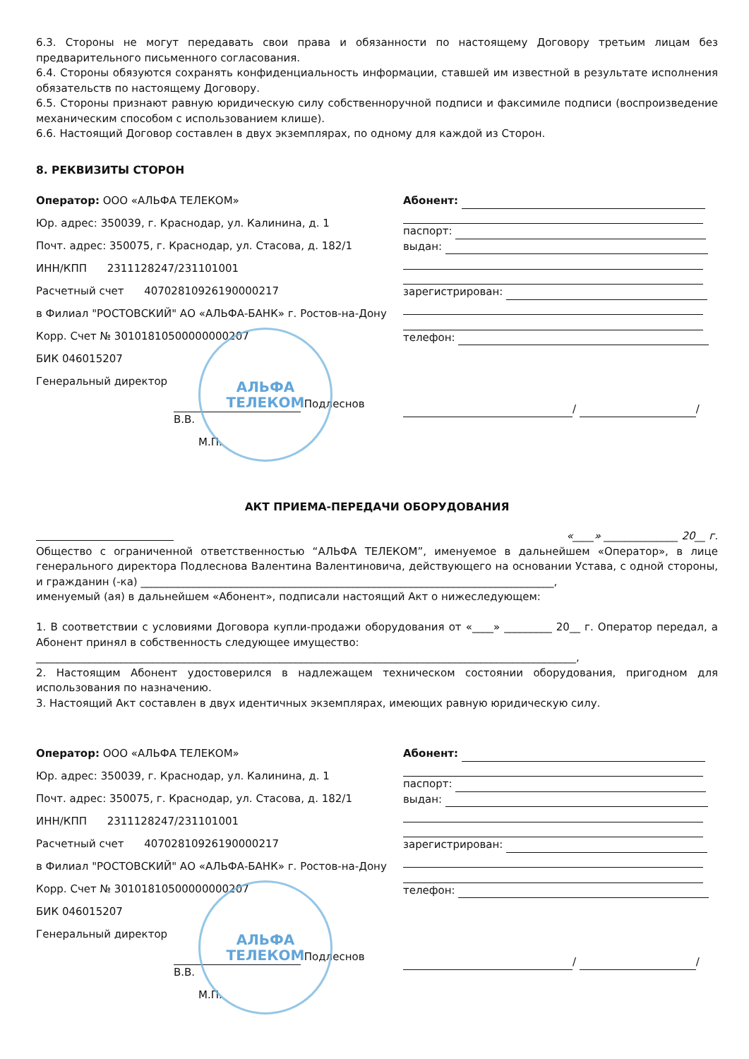6.3. Стороны не могут передавать свои права и обязанности по настоящему Договору третьим лицам без предварительного письменного согласования.
6.4. Стороны обязуются сохранять конфиденциальность информации, ставшей им известной в результате исполнения обязательств по настоящему Договору.
6.5. Стороны признают равную юридическую силу собственноручной подписи и факсимиле подписи (воспроизведение механическим способом с использованием клише).
6.6. Настоящий Договор составлен в двух экземплярах, по одному для каждой из Сторон.
8. РЕКВИЗИТЫ СТОРОН
Оператор: ООО «АЛЬФА ТЕЛЕКОМ»
Юр. адрес: 350039, г. Краснодар, ул. Калинина, д. 1
Почт. адрес: 350075, г. Краснодар, ул. Стасова, д. 182/1
ИНН/КПП 2311128247/231101001
Расчетный счет 40702810926190000217
в Филиал "РОСТОВСКИЙ" АО «АЛЬФА-БАНК» г. Ростов-на-Дону
Корр. Счет № 30101810500000000207
БИК 046015207
Генеральный директор
Подлеснов В.В.
М.П.
АЛЬФА
ТЕЛЕКОМ
Абонент:
паспорт:
выдан:
зарегистрирован:
телефон:
/ /
АКТ ПРИЕМА-ПЕРЕДАЧИ ОБОРУДОВАНИЯ
«____» ______________ 20__ г.
Общество с ограниченной ответственностью “АЛЬФА ТЕЛЕКОМ”, именуемое в дальнейшем «Оператор», в лице генерального директора Подлеснова Валентина Валентиновича, действующего на основании Устава, с одной стороны, и гражданин (-ка) ______________________________________________________________________________,
именуемый (ая) в дальнейшем «Абонент», подписали настоящий Акт о нижеследующем:
1. В соответствии с условиями Договора купли-продажи оборудования от «____» _________ 20__ г. Оператор передал, а Абонент принял в собственность следующее имущество:
______________________________________________________________________________________________________,
2. Настоящим Абонент удостоверился в надлежащем техническом состоянии оборудования, пригодном для использования по назначению.
3. Настоящий Акт составлен в двух идентичных экземплярах, имеющих равную юридическую силу.
Оператор: ООО «АЛЬФА ТЕЛЕКОМ»
Юр. адрес: 350039, г. Краснодар, ул. Калинина, д. 1
Почт. адрес: 350075, г. Краснодар, ул. Стасова, д. 182/1
ИНН/КПП 2311128247/231101001
Расчетный счет 40702810926190000217
в Филиал "РОСТОВСКИЙ" АО «АЛЬФА-БАНК» г. Ростов-на-Дону
Корр. Счет № 30101810500000000207
БИК 046015207
Генеральный директор
Подлеснов В.В.
М.П.
АЛЬФА
ТЕЛЕКОМ
Абонент:
паспорт:
выдан:
зарегистрирован:
телефон:
/ /